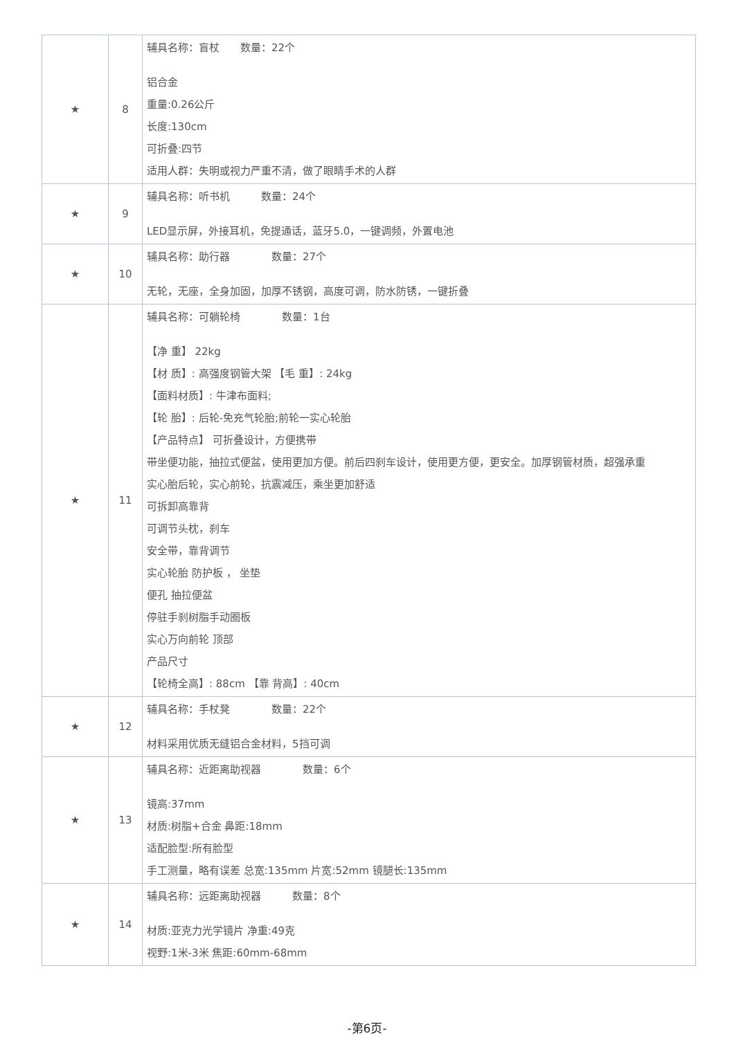| ★ | 8 | 辅具名称：盲杖 数量：22个 铝合金 重量:0.26公斤 长度:130cm 可折叠:四节 适用人群：失明或视力严重不清，做了眼睛手术的人群 |
| ★ | 9 | 辅具名称：听书机 数量：24个 LED显示屏，外接耳机，免提通话，蓝牙5.0，一键调频，外置电池 |
| ★ | 10 | 辅具名称：助行器 数量：27个 无轮，无座，全身加固，加厚不锈钢，高度可调，防水防锈，一键折叠 |
| ★ | 11 | 辅具名称：可躺轮椅 数量：1台 【净 重】 22kg 【材 质】: 高强度钢管大架 【毛 重】: 24kg 【面料材质】: 牛津布面料; 【轮 胎】: 后轮-免充气轮胎;前轮一实心轮胎 【产品特点】 可折叠设计，方便携带 带坐便功能，抽拉式便盆，使用更加方便。前后四刹车设计，使用更方便，更安全。加厚钢管材质，超强承重 实心胎后轮，实心前轮，抗震减压，乘坐更加舒适 可拆卸高靠背 可调节头枕，刹车 安全带，靠背调节 实心轮胎 防护板 ， 坐垫 便孔 抽拉便盆 停驻手刹树脂手动圈板 实心万向前轮 顶部 产品尺寸 【轮椅全高】: 88cm 【靠 背高】: 40cm |
| ★ | 12 | 辅具名称：手杖凳 数量：22个 材料采用优质无缝铝合金材料，5挡可调 |
| ★ | 13 | 辅具名称：近距离助视器 数量：6个 镜高:37mm 材质:树脂+合金 鼻距:18mm 适配脸型:所有脸型 手工测量，略有误差 总宽:135mm 片宽:52mm 镜腿长:135mm |
| ★ | 14 | 辅具名称：远距离助视器 数量：8个 材质:亚克力光学镜片 净重:49克 视野:1米-3米 焦距:60mm-68mm |
-第6页-